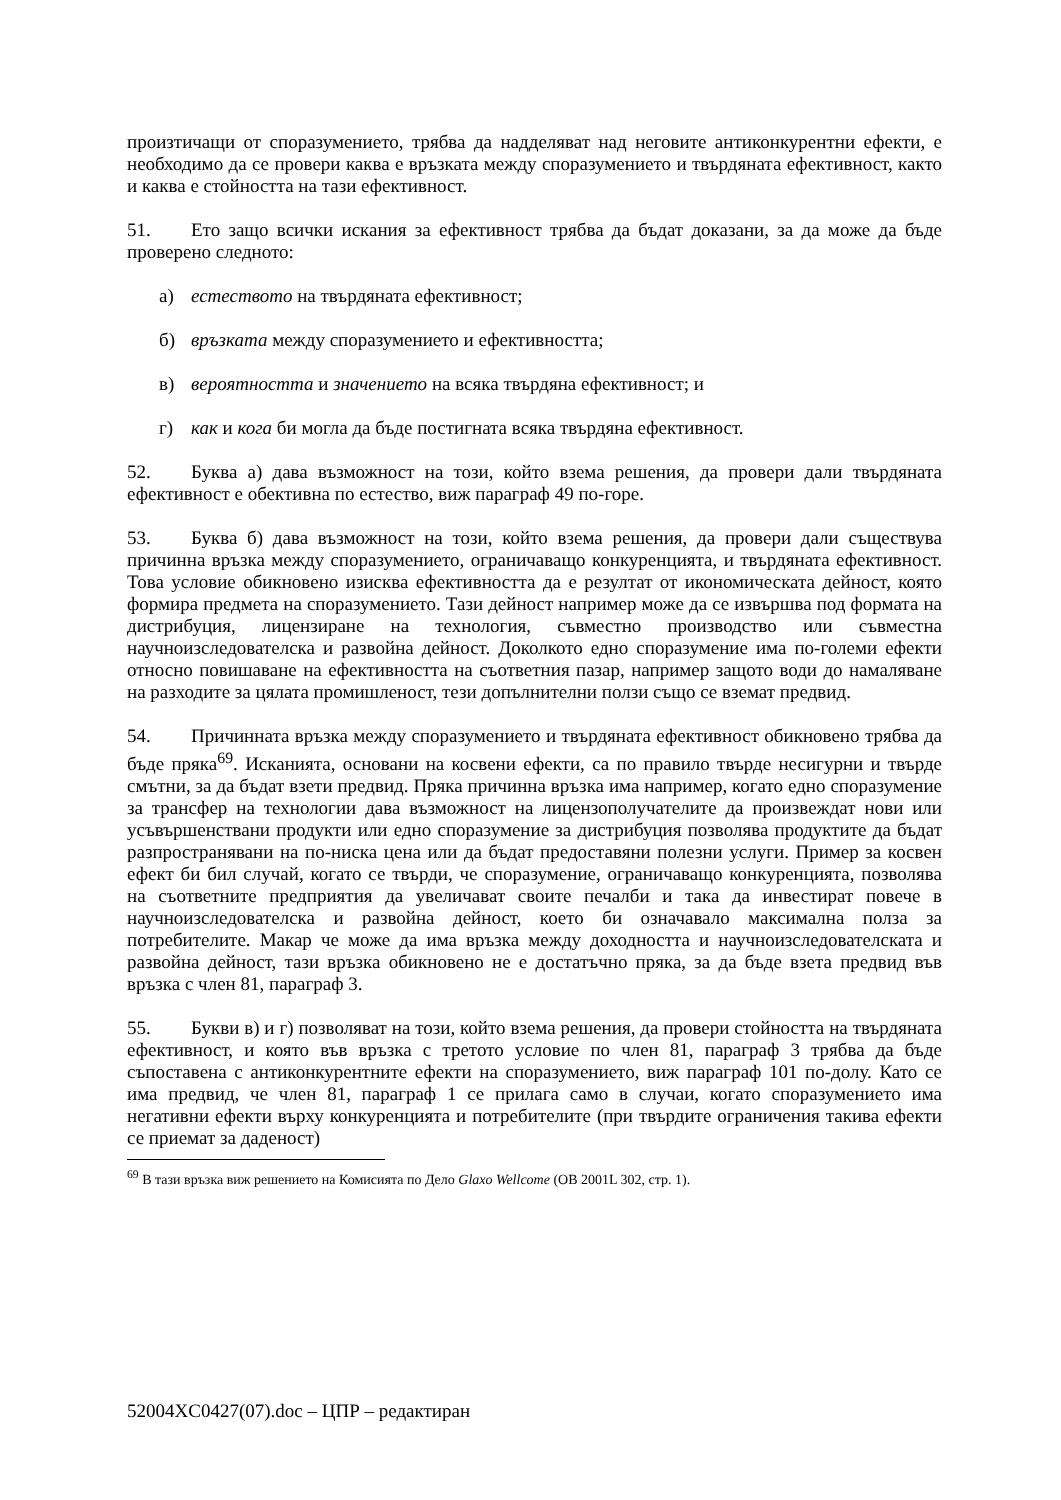произтичащи от споразумението, трябва да надделяват над неговите антиконкурентни ефекти, е необходимо да се провери каква е връзката между споразумението и твърдяната ефективност, както и каква е стойността на тази ефективност.
51. Ето защо всички искания за ефективност трябва да бъдат доказани, за да може да бъде проверено следното:
а) естеството на твърдяната ефективност;
б) връзката между споразумението и ефективността;
в) вероятността и значението на всяка твърдяна ефективност; и
г) как и кога би могла да бъде постигната всяка твърдяна ефективност.
52. Буква а) дава възможност на този, който взема решения, да провери дали твърдяната ефективност е обективна по естество, виж параграф 49 по-горе.
53. Буква б) дава възможност на този, който взема решения, да провери дали съществува причинна връзка между споразумението, ограничаващо конкуренцията, и твърдяната ефективност. Това условие обикновено изисква ефективността да е резултат от икономическата дейност, която формира предмета на споразумението. Тази дейност например може да се извършва под формата на дистрибуция, лицензиране на технология, съвместно производство или съвместна научноизследователска и развойна дейност. Доколкото едно споразумение има по-големи ефекти относно повишаване на ефективността на съответния пазар, например защото води до намаляване на разходите за цялата промишленост, тези допълнителни ползи също се вземат предвид.
54. Причинната връзка между споразумението и твърдяната ефективност обикновено трябва да бъде пряка<sup>69</sup>. Исканията, основани на косвени ефекти, са по правило твърде несигурни и твърде смътни, за да бъдат взети предвид. Пряка причинна връзка има например, когато едно споразумение за трансфер на технологии дава възможност на лицензополучателите да произвеждат нови или усъвършенствани продукти или едно споразумение за дистрибуция позволява продуктите да бъдат разпространявани на по-ниска цена или да бъдат предоставяни полезни услуги. Пример за косвен ефект би бил случай, когато се твърди, че споразумение, ограничаващо конкуренцията, позволява на съответните предприятия да увеличават своите печалби и така да инвестират повече в научноизследователска и развойна дейност, което би означавало максимална полза за потребителите. Макар че може да има връзка между доходността и научноизследователската и развойна дейност, тази връзка обикновено не е достатъчно пряка, за да бъде взета предвид във връзка с член 81, параграф 3.
55. Букви в) и г) позволяват на този, който взема решения, да провери стойността на твърдяната ефективност, и която във връзка с третото условие по член 81, параграф 3 трябва да бъде съпоставена с антиконкурентните ефекти на споразумението, виж параграф 101 по-долу. Като се има предвид, че член 81, параграф 1 се прилага само в случаи, когато споразумението има негативни ефекти върху конкуренцията и потребителите (при твърдите ограничения такива ефекти се приемат за даденост)
<sup>69</sup> В тази връзка виж решението на Комисията по Дело Glaxo Wellcome (ОВ 2001L 302, стр. 1).
52004XC0427(07).doc – ЦПР – редактиран